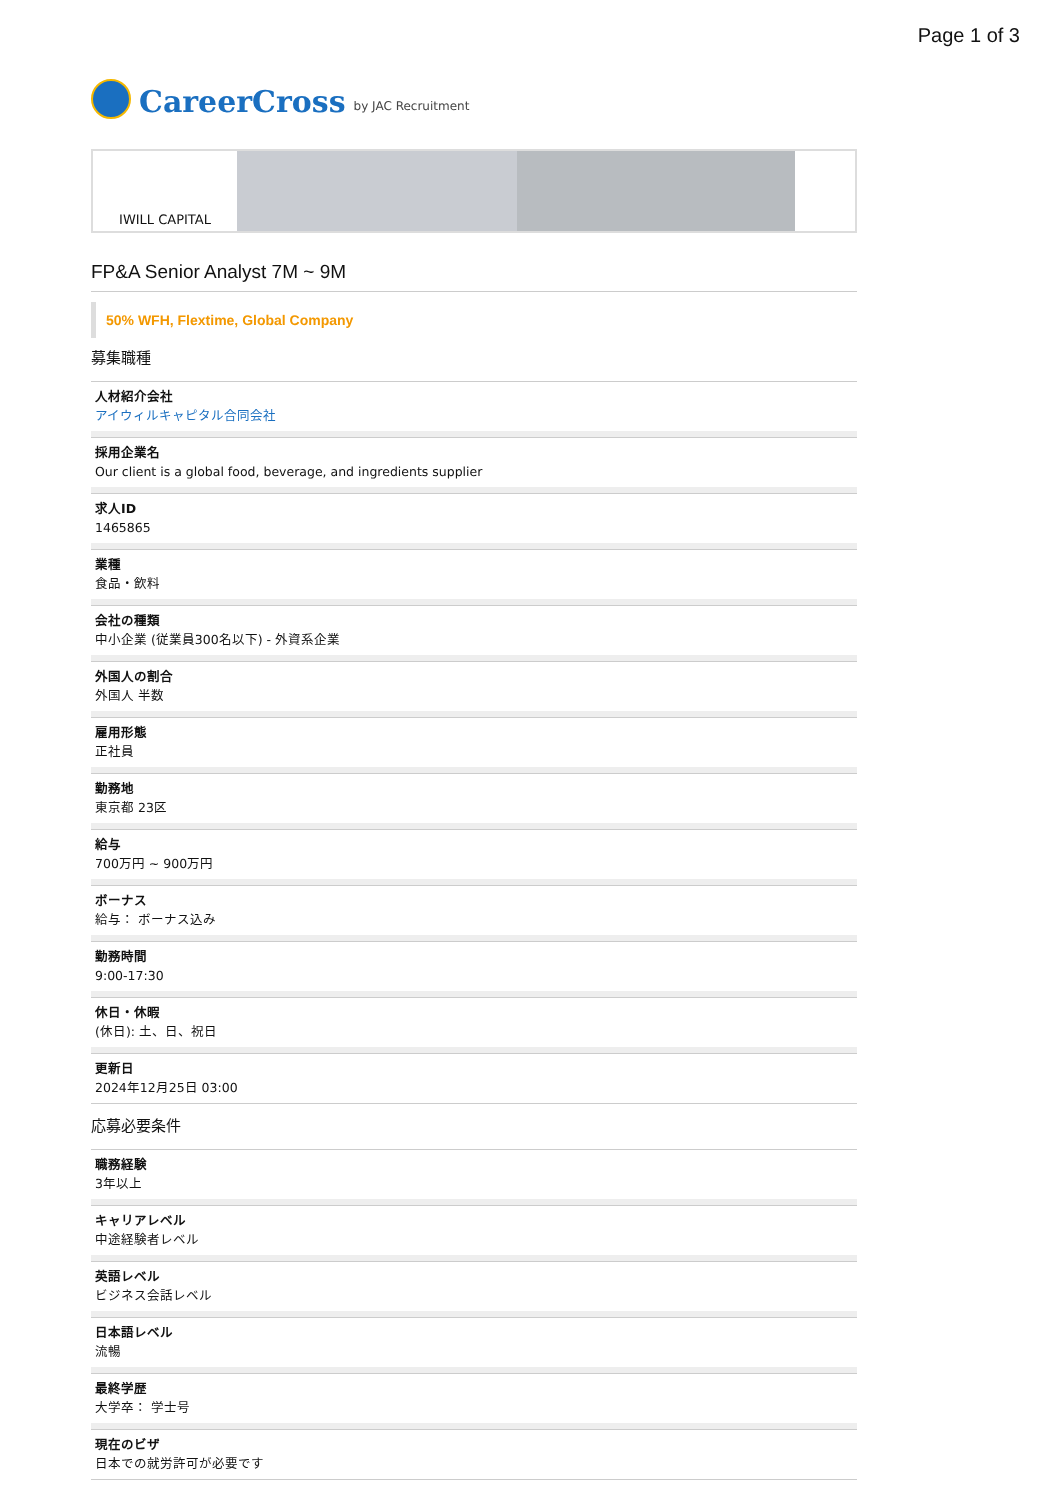Page 1 of 3
CareerCross by JAC Recruitment
IWILL CAPITAL
FP&A Senior Analyst 7M ~ 9M
50% WFH, Flextime, Global Company
募集職種
人材紹介会社
アイウィルキャピタル合同会社
採用企業名
Our client is a global food, beverage, and ingredients supplier
求人ID
1465865
業種
食品・飲料
会社の種類
中小企業 (従業員300名以下) - 外資系企業
外国人の割合
外国人 半数
雇用形態
正社員
勤務地
東京都 23区
給与
700万円 ~ 900万円
ボーナス
給与： ボーナス込み
勤務時間
9:00-17:30
休日・休暇
(休日): 土、日、祝日
更新日
2024年12月25日 03:00
応募必要条件
職務経験
3年以上
キャリアレベル
中途経験者レベル
英語レベル
ビジネス会話レベル
日本語レベル
流暢
最終学歴
大学卒： 学士号
現在のビザ
日本での就労許可が必要です